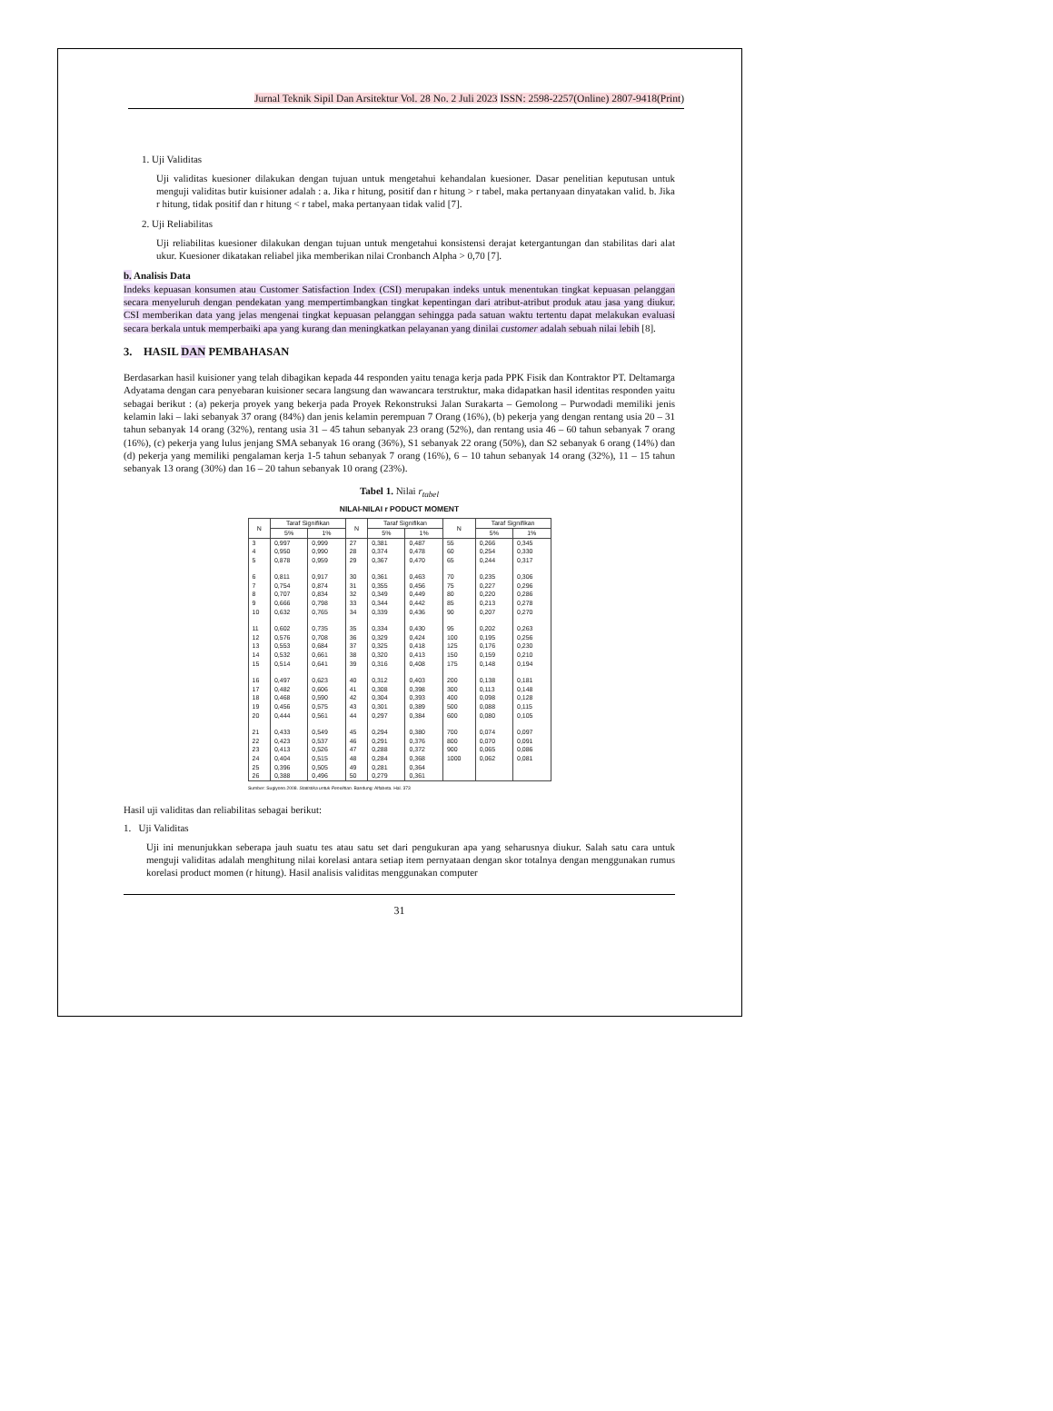Jurnal Teknik Sipil Dan Arsitektur Vol. 28 No. 2 Juli 2023 ISSN: 2598-2257(Online) 2807-9418(Print)
1. Uji Validitas
Uji validitas kuesioner dilakukan dengan tujuan untuk mengetahui kehandalan kuesioner. Dasar penelitian keputusan untuk menguji validitas butir kuisioner adalah : a. Jika r hitung, positif dan r hitung > r tabel, maka pertanyaan dinyatakan valid. b. Jika r hitung, tidak positif dan r hitung < r tabel, maka pertanyaan tidak valid [7].
2. Uji Reliabilitas
Uji reliabilitas kuesioner dilakukan dengan tujuan untuk mengetahui konsistensi derajat ketergantungan dan stabilitas dari alat ukur. Kuesioner dikatakan reliabel jika memberikan nilai Cronbanch Alpha > 0,70 [7].
b. Analisis Data
Indeks kepuasan konsumen atau Customer Satisfaction Index (CSI) merupakan indeks untuk menentukan tingkat kepuasan pelanggan secara menyeluruh dengan pendekatan yang mempertimbangkan tingkat kepentingan dari atribut-atribut produk atau jasa yang diukur. CSI memberikan data yang jelas mengenai tingkat kepuasan pelanggan sehingga pada satuan waktu tertentu dapat melakukan evaluasi secara berkala untuk memperbaiki apa yang kurang dan meningkatkan pelayanan yang dinilai customer adalah sebuah nilai lebih [8].
3. HASIL DAN PEMBAHASAN
Berdasarkan hasil kuisioner yang telah dibagikan kepada 44 responden yaitu tenaga kerja pada PPK Fisik dan Kontraktor PT. Deltamarga Adyatama dengan cara penyebaran kuisioner secara langsung dan wawancara terstruktur, maka didapatkan hasil identitas responden yaitu sebagai berikut : (a) pekerja proyek yang bekerja pada Proyek Rekonstruksi Jalan Surakarta – Gemolong – Purwodadi memiliki jenis kelamin laki – laki sebanyak 37 orang (84%) dan jenis kelamin perempuan 7 Orang (16%), (b) pekerja yang dengan rentang usia 20 – 31 tahun sebanyak 14 orang (32%), rentang usia 31 – 45 tahun sebanyak 23 orang (52%), dan rentang usia 46 – 60 tahun sebanyak 7 orang (16%), (c) pekerja yang lulus jenjang SMA sebanyak 16 orang (36%), S1 sebanyak 22 orang (50%), dan S2 sebanyak 6 orang (14%) dan (d) pekerja yang memiliki pengalaman kerja 1-5 tahun sebanyak 7 orang (16%), 6 – 10 tahun sebanyak 14 orang (32%), 11 – 15 tahun sebanyak 13 orang (30%) dan 16 – 20 tahun sebanyak 10 orang (23%).
Tabel 1. Nilai r<sub>tabel</sub>
NILAI-NILAI r PODUCT MOMENT
| N | Taraf Signifikan | | N | Taraf Signifikan | | N | Taraf Signifikan | |
| --- | --- | --- | --- | --- | --- | --- | --- | --- |
| | 5% | 1% | | 5% | 1% | | 5% | 1% |
| 3 | 0,997 | 0,999 | 27 | 0,381 | 0,487 | 55 | 0,266 | 0,345 |
| 4 | 0,950 | 0,990 | 28 | 0,374 | 0,478 | 60 | 0,254 | 0,330 |
| 5 | 0,878 | 0,959 | 29 | 0,367 | 0,470 | 65 | 0,244 | 0,317 |
| 6 | 0,811 | 0,917 | 30 | 0,361 | 0,463 | 70 | 0,235 | 0,306 |
| 7 | 0,754 | 0,874 | 31 | 0,355 | 0,456 | 75 | 0,227 | 0,296 |
| 8 | 0,707 | 0,834 | 32 | 0,349 | 0,449 | 80 | 0,220 | 0,286 |
| 9 | 0,666 | 0,798 | 33 | 0,344 | 0,442 | 85 | 0,213 | 0,278 |
| 10 | 0,632 | 0,765 | 34 | 0,339 | 0,436 | 90 | 0,207 | 0,270 |
| 11 | 0,602 | 0,735 | 35 | 0,334 | 0,430 | 95 | 0,202 | 0,263 |
| 12 | 0,576 | 0,708 | 36 | 0,329 | 0,424 | 100 | 0,195 | 0,256 |
| 13 | 0,553 | 0,684 | 37 | 0,325 | 0,418 | 125 | 0,176 | 0,230 |
| 14 | 0,532 | 0,661 | 38 | 0,320 | 0,413 | 150 | 0,159 | 0,210 |
| 15 | 0,514 | 0,641 | 39 | 0,316 | 0,408 | 175 | 0,148 | 0,194 |
| 16 | 0,497 | 0,623 | 40 | 0,312 | 0,403 | 200 | 0,138 | 0,181 |
| 17 | 0,482 | 0,606 | 41 | 0,308 | 0,398 | 300 | 0,113 | 0,148 |
| 18 | 0,468 | 0,590 | 42 | 0,304 | 0,393 | 400 | 0,098 | 0,128 |
| 19 | 0,456 | 0,575 | 43 | 0,301 | 0,389 | 500 | 0,088 | 0,115 |
| 20 | 0,444 | 0,561 | 44 | 0,297 | 0,384 | 600 | 0,080 | 0,105 |
| 21 | 0,433 | 0,549 | 45 | 0,294 | 0,380 | 700 | 0,074 | 0,097 |
| 22 | 0,423 | 0,537 | 46 | 0,291 | 0,376 | 800 | 0,070 | 0,091 |
| 23 | 0,413 | 0,526 | 47 | 0,288 | 0,372 | 900 | 0,065 | 0,086 |
| 24 | 0,404 | 0,515 | 48 | 0,284 | 0,368 | 1000 | 0,062 | 0,081 |
| 25 | 0,396 | 0,505 | 49 | 0,281 | 0,364 | | | |
| 26 | 0,388 | 0,496 | 50 | 0,279 | 0,361 | | | |
Sumber: Sugiyono.2008. Statistika untuk Penelitian. Bandung: Alfabeta. Hal. 373
Hasil uji validitas dan reliabilitas sebagai berikut:
1. Uji Validitas
Uji ini menunjukkan seberapa jauh suatu tes atau satu set dari pengukuran apa yang seharusnya diukur. Salah satu cara untuk menguji validitas adalah menghitung nilai korelasi antara setiap item pernyataan dengan skor totalnya dengan menggunakan rumus korelasi product momen (r hitung). Hasil analisis validitas menggunakan computer
31